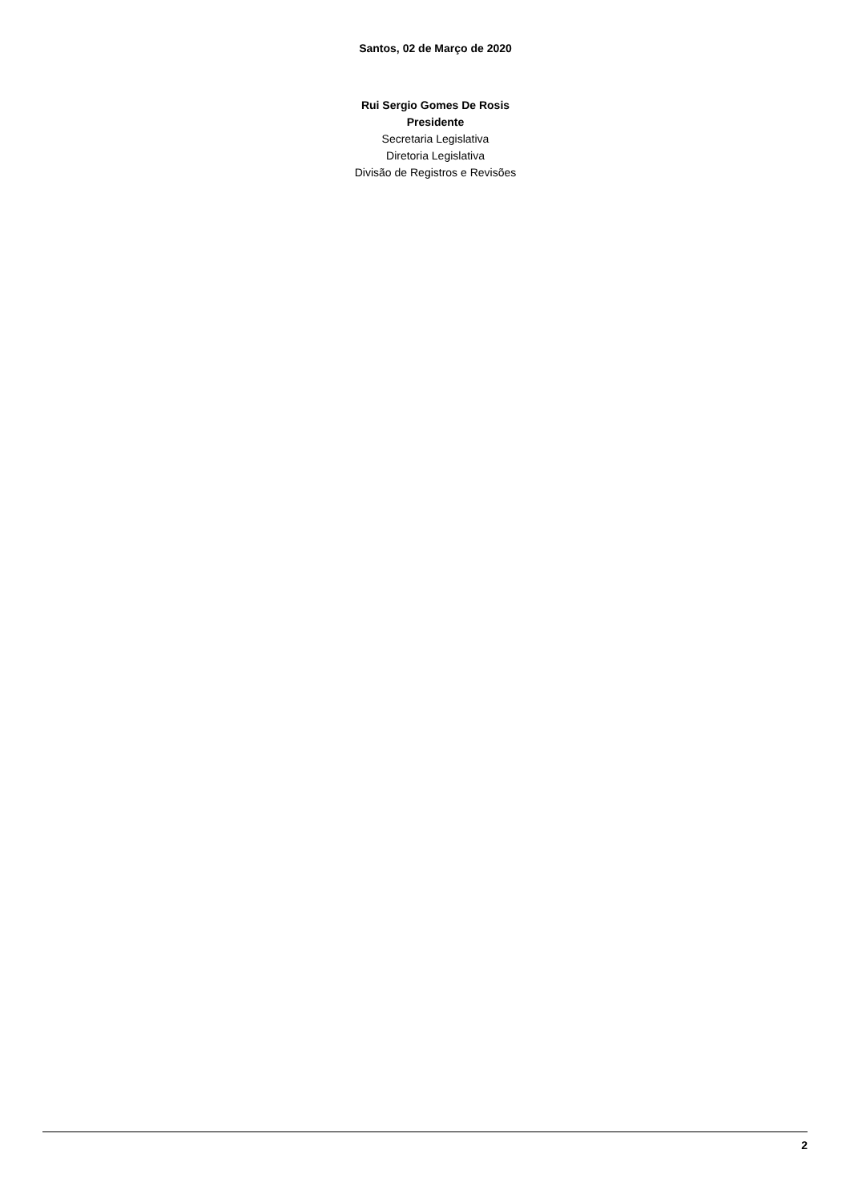Santos, 02 de Março de 2020
Rui Sergio Gomes De Rosis
Presidente
Secretaria Legislativa
Diretoria Legislativa
Divisão de Registros e Revisões
2